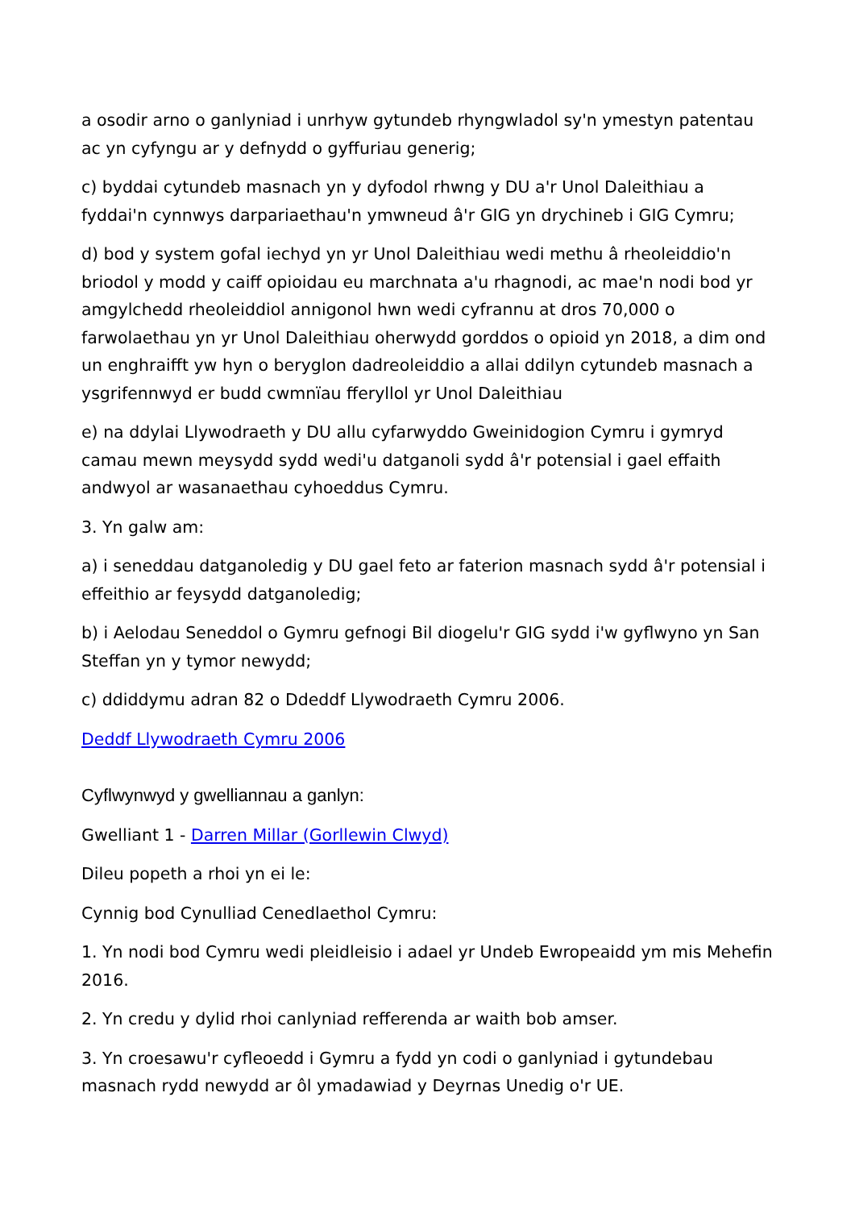a osodir arno o ganlyniad i unrhyw gytundeb rhyngwladol sy'n ymestyn patentau ac yn cyfyngu ar y defnydd o gyffuriau generig;
c) byddai cytundeb masnach yn y dyfodol rhwng y DU a'r Unol Daleithiau a fyddai'n cynnwys darpariaethau'n ymwneud â'r GIG yn drychineb i GIG Cymru;
d) bod y system gofal iechyd yn yr Unol Daleithiau wedi methu â rheoleiddio'n briodol y modd y caiff opioidau eu marchnata a'u rhagnodi, ac mae'n nodi bod yr amgylchedd rheoleiddiol annigonol hwn wedi cyfrannu at dros 70,000 o farwolaethau yn yr Unol Daleithiau oherwydd gorddos o opioid yn 2018, a dim ond un enghraifft yw hyn o beryglon dadreoleiddio a allai ddilyn cytundeb masnach a ysgrifennwyd er budd cwmnïau fferyllol yr Unol Daleithiau
e) na ddylai Llywodraeth y DU allu cyfarwyddo Gweinidogion Cymru i gymryd camau mewn meysydd sydd wedi'u datganoli sydd â'r potensial i gael effaith andwyol ar wasanaethau cyhoeddus Cymru.
3. Yn galw am:
a) i seneddau datganoledig y DU gael feto ar faterion masnach sydd â'r potensial i effeithio ar feysydd datganoledig;
b) i Aelodau Seneddol o Gymru gefnogi Bil diogelu'r GIG sydd i'w gyflwyno yn San Steffan yn y tymor newydd;
c) ddiddymu adran 82 o Ddeddf Llywodraeth Cymru 2006.
Deddf Llywodraeth Cymru 2006
Cyflwynwyd y gwelliannau a ganlyn:
Gwelliant 1 - Darren Millar (Gorllewin Clwyd)
Dileu popeth a rhoi yn ei le:
Cynnig bod Cynulliad Cenedlaethol Cymru:
1. Yn nodi bod Cymru wedi pleidleisio i adael yr Undeb Ewropeaidd ym mis Mehefin 2016.
2. Yn credu y dylid rhoi canlyniad refferenda ar waith bob amser.
3. Yn croesawu'r cyfleoedd i Gymru a fydd yn codi o ganlyniad i gytundebau masnach rydd newydd ar ôl ymadawiad y Deyrnas Unedig o'r UE.